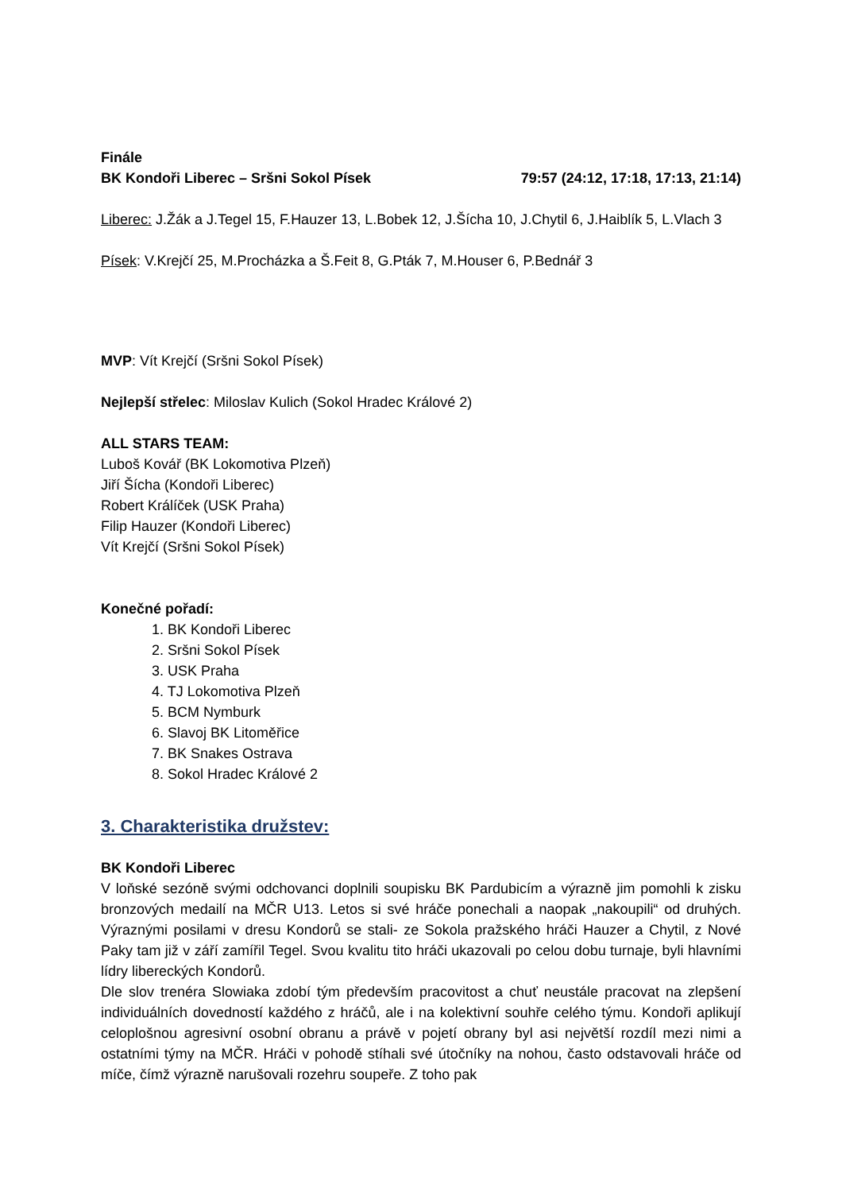Finále
BK Kondoři Liberec – Sršni Sokol Písek 79:57 (24:12, 17:18, 17:13, 21:14)
Liberec: J.Žák a J.Tegel 15, F.Hauzer 13, L.Bobek 12, J.Šícha 10, J.Chytil 6, J.Haiblík 5, L.Vlach 3
Písek: V.Krejčí 25, M.Procházka a Š.Feit 8, G.Pták 7, M.Houser 6, P.Bednář 3
MVP: Vít Krejčí (Sršni Sokol Písek)
Nejlepší střelec: Miloslav Kulich (Sokol Hradec Králové 2)
ALL STARS TEAM:
Luboš Kovář (BK Lokomotiva Plzeň)
Jiří Šícha (Kondoři Liberec)
Robert Králíček (USK Praha)
Filip Hauzer (Kondoři Liberec)
Vít Krejčí (Sršni Sokol Písek)
Konečné pořadí:
1. BK Kondoři Liberec
2. Sršni Sokol Písek
3. USK Praha
4. TJ Lokomotiva Plzeň
5. BCM Nymburk
6. Slavoj BK Litoměřice
7. BK Snakes Ostrava
8. Sokol Hradec Králové 2
3. Charakteristika družstev:
BK Kondoři Liberec
V loňské sezóně svými odchovanci doplnili soupisku BK Pardubicím a výrazně jim pomohli k zisku bronzových medailí na MČR U13. Letos si své hráče ponechali a naopak „nakoupili“ od druhých. Výraznými posilami v dresu Kondorů se stali- ze Sokola pražského hráči Hauzer a Chytil, z Nové Paky tam již v září zamířil Tegel. Svou kvalitu tito hráči ukazovali po celou dobu turnaje, byli hlavními lídry libereckých Kondorů.
Dle slov trenéra Slowiaka zdobí tým především pracovitost a chuť neustále pracovat na zlepšení individuálních dovedností každého z hráčů, ale i na kolektivní souhře celého týmu. Kondoři aplikují celoplošnou agresivní osobní obranu a právě v pojetí obrany byl asi největší rozdíl mezi nimi a ostatními týmy na MČR. Hráči v pohodě stíhali své útočníky na nohou, často odstavovali hráče od míče, čímž výrazně narušovali rozehru soupeře. Z toho pak